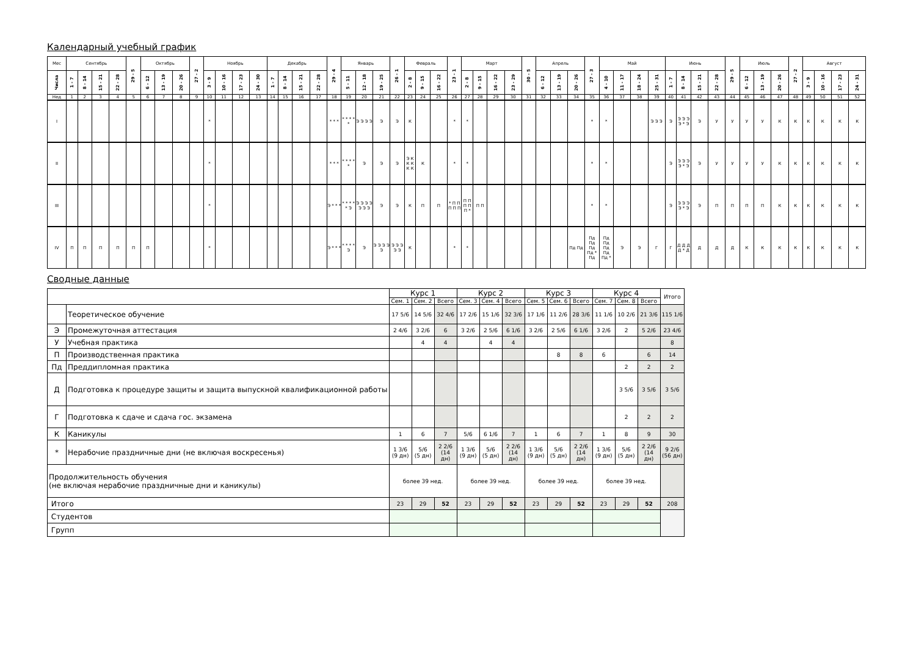Календарный учебный график
| Мес | Сентябрь | | | | 29 - 5 | Октябрь | | | 27 - 2 | Ноябрь | | | | Декабрь | | | | 29 - 4 | Январь | | | 26 - 1 | Февраль | | | 23 - 1 | Март | | | | 30 - 5 | Апрель | | | 27 - 3 | Май | | | | Июнь | | | | 29 - 5 | Июль | | | 27 - 2 | Август | | | |
| --- | --- | --- | --- | --- | --- | --- | --- | --- | --- | --- | --- | --- | --- | --- | --- | --- | --- | --- | --- | --- | --- | --- | --- | --- | --- | --- | --- | --- | --- | --- | --- | --- | --- | --- | --- | --- | --- | --- | --- | --- | --- | --- | --- | --- | --- | --- | --- | --- | --- | --- | --- | --- |
| Числа | 1 - 7 | 8 - 14 | 15 - 21 | 22 - 28 | | 6 - 12 | 13 - 19 | 20 - 26 | | 3 - 9 | 10 - 16 | 17 - 23 | 24 - 30 | 1 - 7 | 8 - 14 | 15 - 21 | 22 - 28 | | 5 - 11 | 12 - 18 | 19 - 25 | | 2 - 8 | 9 - 15 | 16 - 22 | | 2 - 8 | 9 - 15 | 16 - 22 | 23 - 29 | | 6 - 12 | 13 - 19 | 20 - 26 | | 4 - 10 | 11 - 17 | 18 - 24 | 25 - 31 | 1 - 7 | 8 - 14 | 15 - 21 | 22 - 28 | | 6 - 12 | 13 - 19 | 20 - 26 | | 3 - 9 | 10 - 16 | 17 - 23 | 24 - 31 |
| Нед | 1 | 2 | 3 | 4 | 5 | 6 | 7 | 8 | 9 | 10 | 11 | 12 | 13 | 14 | 15 | 16 | 17 | 18 | 19 | 20 | 21 | 22 | 23 | 24 | 25 | 26 | 27 | 28 | 29 | 30 | 31 | 32 | 33 | 34 | 35 | 36 | 37 | 38 | 39 | 40 | 41 | 42 | 43 | 44 | 45 | 46 | 47 | 48 | 49 | 50 | 51 | 52 |
| I | | | | | | | | | | * | | | | | | | | * * * | * * * * * | Э Э Э Э | Э | Э | К | | | * | * | | | | | | | | * | * | | | Э Э Э | Э | Э Э Э Э * Э | Э | У | У | У | У | К | К | К | К | К | К |
| II | | | | | | | | | | * | | | | | | | | * * * | * * * * * | Э | Э | Э | Э К К К К К | К | | * | * | | | | | | | | * | * | | | | Э | Э Э Э Э * Э | Э | У | У | У | У | К | К | К | К | К | К |
| III | | | | | | | | | | * | | | | | | | | Э * * * | * * * * * Э | Э Э Э Э Э Э Э | Э | Э | К | П | П | * П П П П П | П П П П П * | П П | | | | | | | * | * | | | | Э | Э Э Э Э * Э | Э | П | П | П | П | К | К | К | К | К | К |
| IV | П | П | П | П | П | П | | | | * | | | | | | | | Э * * * | * * * * Э | Э | Э Э Э Э Э | Э Э Э Э Э | К | | | * | * | | | | | | | Пд Пд | Пд Пд Пд Пд * Пд | Пд Пд Пд Пд Пд * | Э | Э | Г | Г | Д Д Д Д * Д | Д | Д | Д | К | К | К | К | К | К | К | К |
Сводные данные
| | | Курс 1 | | | Курс 2 | | | Курс 3 | | | Курс 4 | | | Итого |
| --- | --- | --- | --- | --- | --- | --- | --- | --- | --- | --- | --- | --- | --- | --- |
| | | Сем. 1 | Сем. 2 | Всего | Сем. 3 | Сем. 4 | Всего | Сем. 5 | Сем. 6 | Всего | Сем. 7 | Сем. 8 | Всего | |
| | Теоретическое обучение | 17 5/6 | 14 5/6 | 32 4/6 | 17 2/6 | 15 1/6 | 32 3/6 | 17 1/6 | 11 2/6 | 28 3/6 | 11 1/6 | 10 2/6 | 21 3/6 | 115 1/6 |
| Э | Промежуточная аттестация | 2 4/6 | 3 2/6 | 6 | 3 2/6 | 2 5/6 | 6 1/6 | 3 2/6 | 2 5/6 | 6 1/6 | 3 2/6 | 2 | 5 2/6 | 23 4/6 |
| У | Учебная практика | | 4 | 4 | | 4 | 4 | | | | | | | 8 |
| П | Производственная практика | | | | | | | | 8 | 8 | 6 | | 6 | 14 |
| Пд | Преддипломная практика | | | | | | | | | | | 2 | 2 | 2 |
| Д | Подготовка к процедуре защиты и защита выпускной квалификационной работы | | | | | | | | | | | 3 5/6 | 3 5/6 | 3 5/6 |
| Г | Подготовка к сдаче и сдача гос. экзамена | | | | | | | | | | | 2 | 2 | 2 |
| К | Каникулы | 1 | 6 | 7 | 5/6 | 6 1/6 | 7 | 1 | 6 | 7 | 1 | 8 | 9 | 30 |
| * | Нерабочие праздничные дни (не включая воскресенья) | 1 3/6 (9 дн) | 5/6 (5 дн) | 2 2/6 (14 дн) | 1 3/6 (9 дн) | 5/6 (5 дн) | 2 2/6 (14 дн) | 1 3/6 (9 дн) | 5/6 (5 дн) | 2 2/6 (14 дн) | 1 3/6 (9 дн) | 5/6 (5 дн) | 2 2/6 (14 дн) | 9 2/6 (56 дн) |
| Продолжительность обучения (не включая нерабочие праздничные дни и каникулы) | | более 39 нед. | | | более 39 нед. | | | более 39 нед. | | | более 39 нед. | | | |
| Итого | | 23 | 29 | 52 | 23 | 29 | 52 | 23 | 29 | 52 | 23 | 29 | 52 | 208 |
| Студентов | | | | | | | | | | | | | | |
| Групп | | | | | | | | | | | | | | |